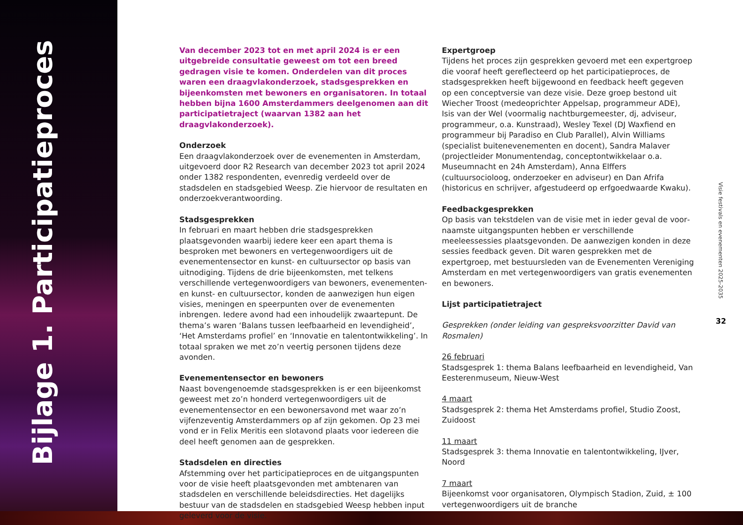Bijlage 1. Participatieproces
Van december 2023 tot en met april 2024 is er een uitgebreide consultatie geweest om tot een breed gedragen visie te komen. Onderdelen van dit proces waren een draagvlakonderzoek, stads­gesprekken en bijeenkomsten met bewoners en organisatoren. In totaal hebben bijna 1600 Amsterdammers deelgenomen aan dit participatietraject (waarvan 1382 aan het draagvlakonderzoek).
Onderzoek
Een draagvlakonderzoek over de evenementen in Amsterdam, uitgevoerd door R2 Research van december 2023 tot april 2024 onder 1382 respondenten, evenredig verdeeld over de stadsdelen en stadsgebied Weesp. Zie hiervoor de resultaten en onderzoek­verantwoording.
Stadsgesprekken
In februari en maart hebben drie stadsgesprekken plaatsgevonden waarbij iedere keer een apart thema is besproken met bewoners en vertegenwoordigers uit de evenementensector en kunst- en cultuur­sector op basis van uitnodiging. Tijdens de drie bijeenkomsten, met telkens verschillende vertegenwoordigers van bewoners, evenemen­ten- en kunst- en cultuursector, konden de aanwezigen hun eigen visies, meningen en speerpunten over de evenementen inbrengen. Iedere avond had een inhoudelijk zwaartepunt. De thema’s waren ‘Balans tussen leefbaarheid en levendigheid’, ‘Het Amsterdams profiel’ en ‘Innovatie en talentontwikkeling’. In totaal spraken we met zo’n veertig personen tijdens deze avonden.
Evenementensector en bewoners
Naast bovengenoemde stadsgesprekken is er een bijeenkomst geweest met zo’n honderd vertegenwoordigers uit de evenementen­sector en een bewonersavond met waar zo’n vijfenzeventig Amster­dammers op af zijn gekomen. Op 23 mei vond er in Felix Meritis een slotavond plaats voor iedereen die deel heeft genomen aan de gesprekken.
Stadsdelen en directies
Afstemming over het participatieproces en de uitgangspunten voor de visie heeft plaatsgevonden met ambtenaren van stadsdelen en ver­schillende beleidsdirecties. Het dagelijks bestuur van de stadsdelen en stadsgebied Weesp hebben input geleverd voor de visie.
Expertgroep
Tijdens het proces zijn gesprekken gevoerd met een expertgroep die vooraf heeft gereflecteerd op het participatieproces, de stads­gesprekken heeft bijgewoond en feedback heeft gegeven op een conceptversie van deze visie. Deze groep bestond uit Wiecher Troost (medeoprichter Appelsap, programmeur ADE), Isis van der Wel (voormalig nachtburgemeester, dj, adviseur, programmeur, o.a. Kunstraad), Wesley Texel (DJ Waxfiend en programmeur bij Paradiso en Club Parallel), Alvin Williams (specialist buitenevenementen en docent), Sandra Malaver (projectleider Monumentendag, concept­ontwikkelaar o.a. Museumnacht en 24h Amsterdam), Anna Elffers (cultuursocioloog, onderzoeker en adviseur) en Dan Afrifa (historicus en schrijver, afgestudeerd op erfgoedwaarde Kwaku).
Feedbackgesprekken
Op basis van tekstdelen van de visie met in ieder geval de voor­naamste uitgangspunten hebben er verschillende meeleessessies plaatsgevonden. De aanwezigen konden in deze sessies feedback geven. Dit waren gesprekken met de expertgroep, met bestuurs­leden van de Evenementen Vereniging Amsterdam en met vertegenwoordigers van gratis evenementen en bewoners.
Lijst participatietraject
Gesprekken (onder leiding van gespreksvoorzitter David van Rosmalen)
26 februari
Stadsgesprek 1: thema Balans leefbaarheid en levendigheid, Van Eesterenmuseum, Nieuw-West
4 maart
Stadsgesprek 2: thema Het Amsterdams profiel, Studio Zoost, Zuidoost
11 maart
Stadsgesprek 3: thema Innovatie en talentontwikkeling, IJver, Noord
7 maart
Bijeenkomst voor organisatoren, Olympisch Stadion, Zuid, ± 100 vertegenwoordigers uit de branche
Visie festivals en evenementen 2025-2035
32